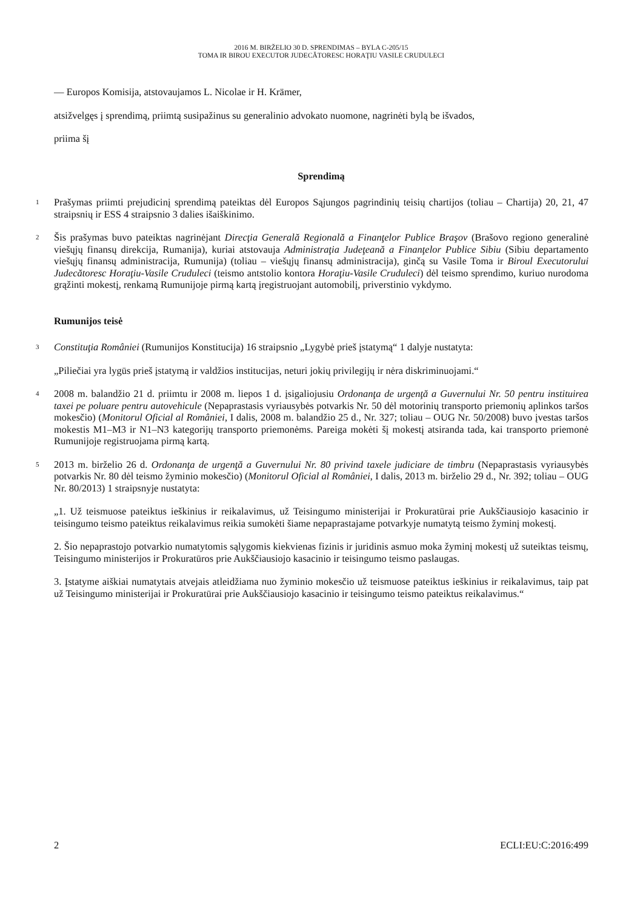2016 M. BIRŽELIO 30 D. SPRENDIMAS – BYLA C-205/15
TOMA IR BIROU EXECUTOR JUDECĂTORESC HORAŢIU VASILE CRUDULECI
— Europos Komisija, atstovaujamos L. Nicolae ir H. Krämer,
atsižvelgęs į sprendimą, priimtą susipažinus su generalinio advokato nuomone, nagrinėti bylą be išvados,
priima šį
Sprendimą
1
Prašymas priimti prejudicinį sprendimą pateiktas dėl Europos Sąjungos pagrindinių teisių chartijos (toliau – Chartija) 20, 21, 47 straipsnių ir ESS 4 straipsnio 3 dalies išaiškinimo.
2
Šis prašymas buvo pateiktas nagrinėjant Direcţia Generală Regională a Finanţelor Publice Braşov (Brašovo regiono generalinė viešųjų finansų direkcija, Rumanija), kuriai atstovauja Administraţia Judeţeană a Finanţelor Publice Sibiu (Sibiu departamento viešųjų finansų administracija, Rumunija) (toliau – viešųjų finansų administracija), ginčą su Vasile Toma ir Biroul Executorului Judecătoresc Horaţiu-Vasile Cruduleci (teismo antstolio kontora Horaţiu-Vasile Cruduleci) dėl teismo sprendimo, kuriuo nurodoma grąžinti mokestį, renkamą Rumunijoje pirmą kartą įregistruojant automobilį, priverstinio vykdymo.
Rumunijos teisė
3
Constituţia României (Rumunijos Konstitucija) 16 straipsnio „Lygybė prieš įstatymą“ 1 dalyje nustatyta:
„Piliečiai yra lygūs prieš įstatymą ir valdžios institucijas, neturi jokių privilegijų ir nėra diskriminuojami.“
4
2008 m. balandžio 21 d. priimtu ir 2008 m. liepos 1 d. įsigaliojusiu Ordonanţa de urgenţă a Guvernului Nr. 50 pentru instituirea taxei pe poluare pentru autovehicule (Nepaprastasis vyriausybės potvarkis Nr. 50 dėl motorinių transporto priemonių aplinkos taršos mokesčio) (Monitorul Oficial al României, I dalis, 2008 m. balandžio 25 d., Nr. 327; toliau – OUG Nr. 50/2008) buvo įvestas taršos mokestis M1–M3 ir N1–N3 kategorijų transporto priemonėms. Pareiga mokėti šį mokestį atsiranda tada, kai transporto priemonė Rumunijoje registruojama pirmą kartą.
5
2013 m. birželio 26 d. Ordonanţa de urgenţă a Guvernului Nr. 80 privind taxele judiciare de timbru (Nepaprastasis vyriausybės potvarkis Nr. 80 dėl teismo žyminio mokesčio) (Monitorul Oficial al României, I dalis, 2013 m. birželio 29 d., Nr. 392; toliau – OUG Nr. 80/2013) 1 straipsnyje nustatyta:
„1. Už teismuose pateiktus ieškinius ir reikalavimus, už Teisingumo ministerijai ir Prokuratūrai prie Aukščiausiojo kasacinio ir teisingumo teismo pateiktus reikalavimus reikia sumokėti šiame nepaprastajame potvarkyje numatytą teismo žyminį mokestį.
2. Šio nepaprastojo potvarkio numatytomis sąlygomis kiekvienas fizinis ir juridinis asmuo moka žyminį mokestį už suteiktas teismų, Teisingumo ministerijos ir Prokuratūros prie Aukščiausiojo kasacinio ir teisingumo teismo paslaugas.
3. Įstatyme aiškiai numatytais atvejais atleidžiama nuo žyminio mokesčio už teismuose pateiktus ieškinius ir reikalavimus, taip pat už Teisingumo ministerijai ir Prokuratūrai prie Aukščiausiojo kasacinio ir teisingumo teismo pateiktus reikalavimus.“
2 ECLI:EU:C:2016:499